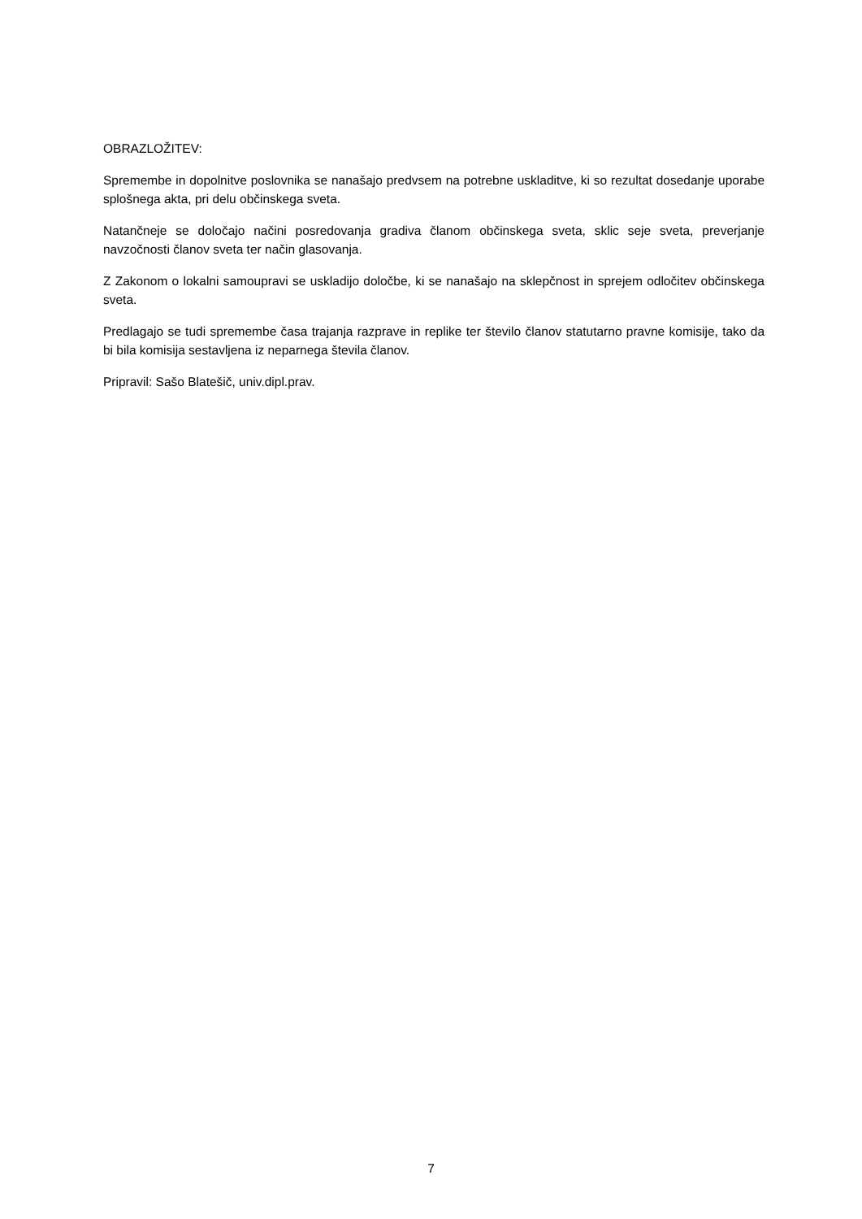OBRAZLOŽITEV:
Spremembe in dopolnitve poslovnika se nanašajo predvsem na potrebne uskladitve, ki so rezultat dosedanje uporabe splošnega akta, pri delu občinskega sveta.
Natančneje se določajo načini posredovanja gradiva članom občinskega sveta, sklic seje sveta, preverjanje navzočnosti članov sveta ter način glasovanja.
Z Zakonom o lokalni samoupravi se uskladijo določbe, ki se nanašajo na sklepčnost in sprejem odločitev občinskega sveta.
Predlagajo se tudi spremembe časa trajanja razprave in replike ter število članov statutarno pravne komisije, tako da bi bila komisija sestavljena iz neparnega števila članov.
Pripravil: Sašo Blatešič, univ.dipl.prav.
7